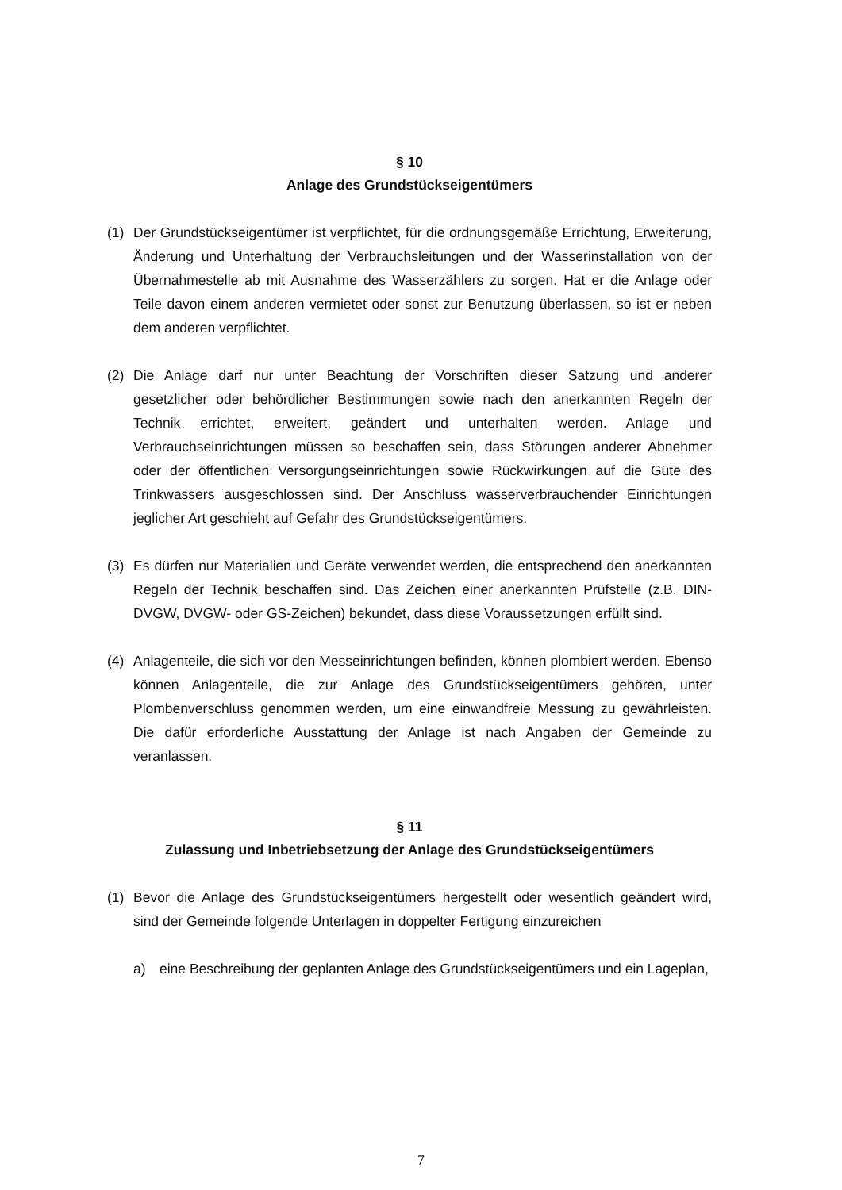§ 10
Anlage des Grundstückseigentümers
(1) Der Grundstückseigentümer ist verpflichtet, für die ordnungsgemäße Errichtung, Erweiterung, Änderung und Unterhaltung der Verbrauchsleitungen und der Wasserinstallation von der Übernahmestelle ab mit Ausnahme des Wasserzählers zu sorgen. Hat er die Anlage oder Teile davon einem anderen vermietet oder sonst zur Benutzung überlassen, so ist er neben dem anderen verpflichtet.
(2) Die Anlage darf nur unter Beachtung der Vorschriften dieser Satzung und anderer gesetzlicher oder behördlicher Bestimmungen sowie nach den anerkannten Regeln der Technik errichtet, erweitert, geändert und unterhalten werden. Anlage und Verbrauchseinrichtungen müssen so beschaffen sein, dass Störungen anderer Abnehmer oder der öffentlichen Versorgungseinrichtungen sowie Rückwirkungen auf die Güte des Trinkwassers ausgeschlossen sind. Der Anschluss wasserverbrauchender Einrichtungen jeglicher Art geschieht auf Gefahr des Grundstückseigentümers.
(3) Es dürfen nur Materialien und Geräte verwendet werden, die entsprechend den anerkannten Regeln der Technik beschaffen sind. Das Zeichen einer anerkannten Prüfstelle (z.B. DIN-DVGW, DVGW- oder GS-Zeichen) bekundet, dass diese Voraussetzungen erfüllt sind.
(4) Anlagenteile, die sich vor den Messeinrichtungen befinden, können plombiert werden. Ebenso können Anlagenteile, die zur Anlage des Grundstückseigentümers gehören, unter Plombenverschluss genommen werden, um eine einwandfreie Messung zu gewährleisten. Die dafür erforderliche Ausstattung der Anlage ist nach Angaben der Gemeinde zu veranlassen.
§ 11
Zulassung und Inbetriebsetzung der Anlage des Grundstückseigentümers
(1) Bevor die Anlage des Grundstückseigentümers hergestellt oder wesentlich geändert wird, sind der Gemeinde folgende Unterlagen in doppelter Fertigung einzureichen
a) eine Beschreibung der geplanten Anlage des Grundstückseigentümers und ein Lageplan,
7